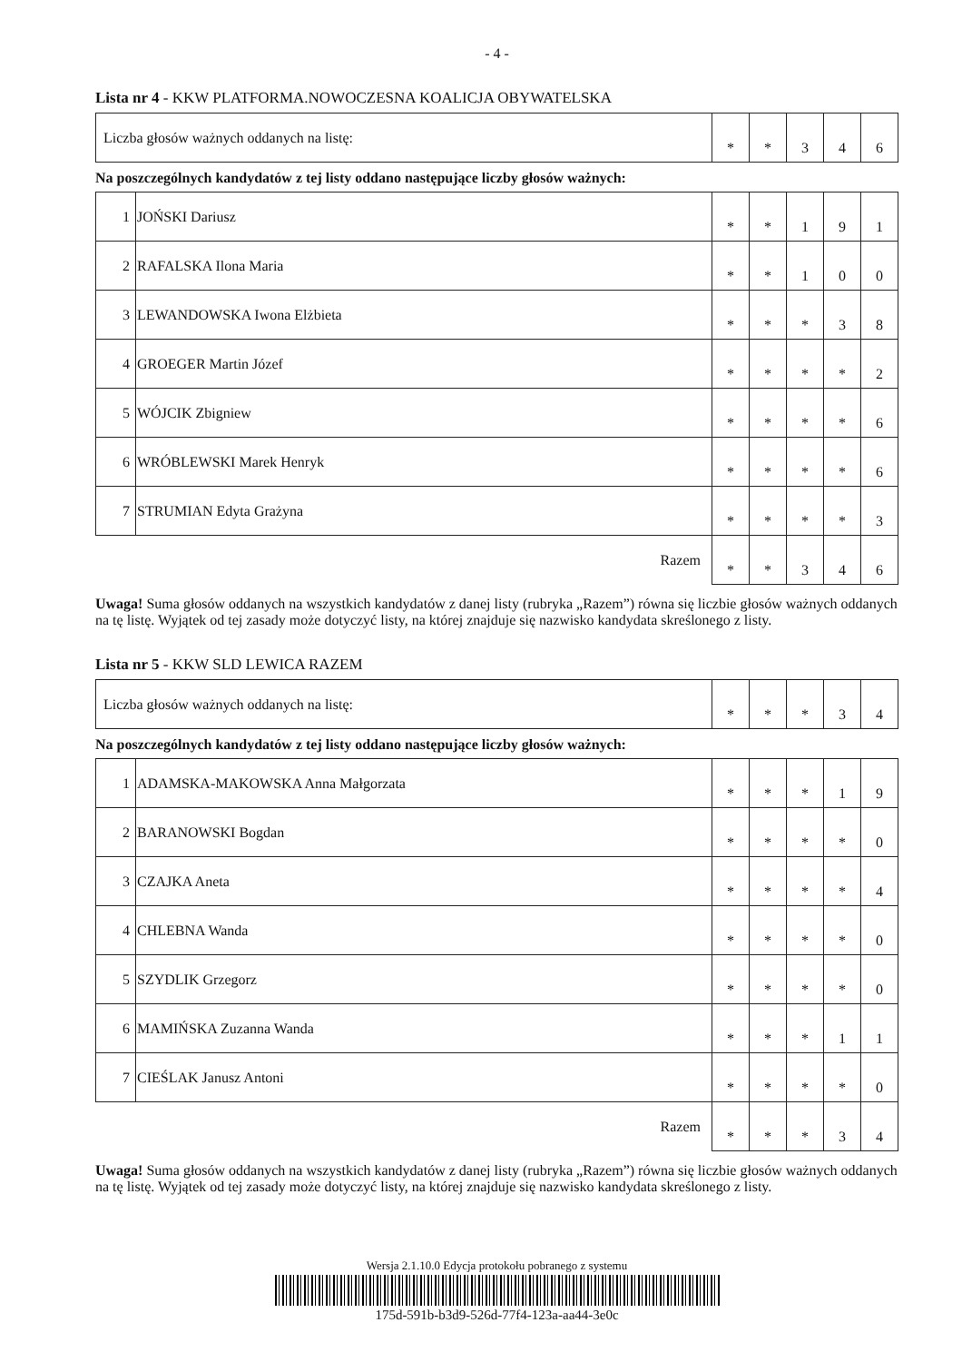- 4 -
Lista nr 4 - KKW PLATFORMA.NOWOCZESNA KOALICJA OBYWATELSKA
| Liczba głosów ważnych oddanych na listę: | * | * | 3 | 4 | 6 |
Na poszczególnych kandydatów z tej listy oddano następujące liczby głosów ważnych:
| 1 | JOŃSKI Dariusz | * | * | 1 | 9 | 1 |
| 2 | RAFALSKA Ilona Maria | * | * | 1 | 0 | 0 |
| 3 | LEWANDOWSKA Iwona Elżbieta | * | * | * | 3 | 8 |
| 4 | GROEGER Martin Józef | * | * | * | * | 2 |
| 5 | WÓJCIK Zbigniew | * | * | * | * | 6 |
| 6 | WRÓBLEWSKI Marek Henryk | * | * | * | * | 6 |
| 7 | STRUMIAN Edyta Grażyna | * | * | * | * | 3 |
| | Razem | * | * | 3 | 4 | 6 |
Uwaga! Suma głosów oddanych na wszystkich kandydatów z danej listy (rubryka „Razem”) równa się liczbie głosów ważnych oddanych na tę listę. Wyjątek od tej zasady może dotyczyć listy, na której znajduje się nazwisko kandydata skreślonego z listy.
Lista nr 5 - KKW SLD LEWICA RAZEM
| Liczba głosów ważnych oddanych na listę: | * | * | * | 3 | 4 |
Na poszczególnych kandydatów z tej listy oddano następujące liczby głosów ważnych:
| 1 | ADAMSKA-MAKOWSKA Anna Małgorzata | * | * | * | 1 | 9 |
| 2 | BARANOWSKI Bogdan | * | * | * | * | 0 |
| 3 | CZAJKA Aneta | * | * | * | * | 4 |
| 4 | CHLEBNA Wanda | * | * | * | * | 0 |
| 5 | SZYDLIK Grzegorz | * | * | * | * | 0 |
| 6 | MAMIŃSKA Zuzanna Wanda | * | * | * | 1 | 1 |
| 7 | CIEŚLAK Janusz Antoni | * | * | * | * | 0 |
| | Razem | * | * | * | 3 | 4 |
Uwaga! Suma głosów oddanych na wszystkich kandydatów z danej listy (rubryka „Razem”) równa się liczbie głosów ważnych oddanych na tę listę. Wyjątek od tej zasady może dotyczyć listy, na której znajduje się nazwisko kandydata skreślonego z listy.
Wersja 2.1.10.0 Edycja protokołu pobranego z systemu
175d-591b-b3d9-526d-77f4-123a-aa44-3e0c